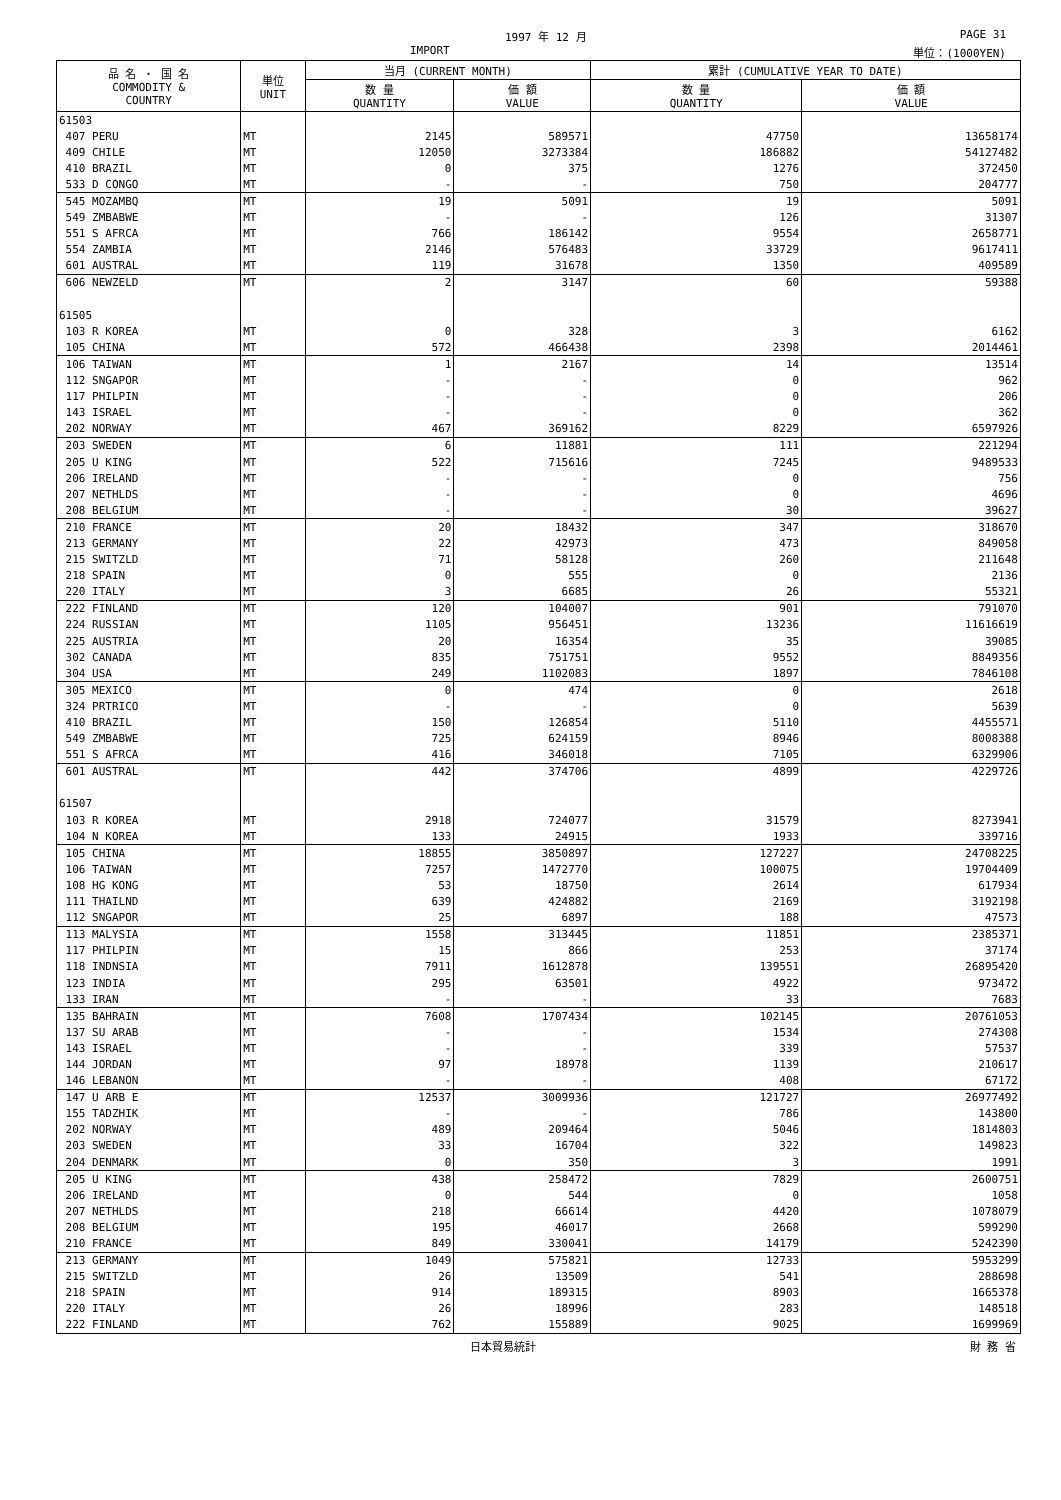1997 年 12 月
IMPORT
PAGE 31
単位：(1000YEN)
| 品 名 ・ 国 名 COMMODITY & COUNTRY | 単位 UNIT | 当月 (CURRENT MONTH) | | 累計 (CUMULATIVE YEAR TO DATE) | |
| --- | --- | --- | --- | --- | --- |
| | | 数 量 QUANTITY | 価 額 VALUE | 数 量 QUANTITY | 価 額 VALUE |
| 61503 | | | | | |
| 407 PERU | MT | 2145 | 589571 | 47750 | 13658174 |
| 409 CHILE | MT | 12050 | 3273384 | 186882 | 54127482 |
| 410 BRAZIL | MT | 0 | 375 | 1276 | 372450 |
| 533 D CONGO | MT | - | - | 750 | 204777 |
| 545 MOZAMBQ | MT | 19 | 5091 | 19 | 5091 |
| 549 ZMBABWE | MT | - | - | 126 | 31307 |
| 551 S AFRCA | MT | 766 | 186142 | 9554 | 2658771 |
| 554 ZAMBIA | MT | 2146 | 576483 | 33729 | 9617411 |
| 601 AUSTRAL | MT | 119 | 31678 | 1350 | 409589 |
| 606 NEWZELD | MT | 2 | 3147 | 60 | 59388 |
| 61505 | | | | | |
| 103 R KOREA | MT | 0 | 328 | 3 | 6162 |
| 105 CHINA | MT | 572 | 466438 | 2398 | 2014461 |
| 106 TAIWAN | MT | 1 | 2167 | 14 | 13514 |
| 112 SNGAPOR | MT | - | - | 0 | 962 |
| 117 PHILPIN | MT | - | - | 0 | 206 |
| 143 ISRAEL | MT | - | - | 0 | 362 |
| 202 NORWAY | MT | 467 | 369162 | 8229 | 6597926 |
| 203 SWEDEN | MT | 6 | 11881 | 111 | 221294 |
| 205 U KING | MT | 522 | 715616 | 7245 | 9489533 |
| 206 IRELAND | MT | - | - | 0 | 756 |
| 207 NETHLDS | MT | - | - | 0 | 4696 |
| 208 BELGIUM | MT | - | - | 30 | 39627 |
| 210 FRANCE | MT | 20 | 18432 | 347 | 318670 |
| 213 GERMANY | MT | 22 | 42973 | 473 | 849058 |
| 215 SWITZLD | MT | 71 | 58128 | 260 | 211648 |
| 218 SPAIN | MT | 0 | 555 | 0 | 2136 |
| 220 ITALY | MT | 3 | 6685 | 26 | 55321 |
| 222 FINLAND | MT | 120 | 104007 | 901 | 791070 |
| 224 RUSSIAN | MT | 1105 | 956451 | 13236 | 11616619 |
| 225 AUSTRIA | MT | 20 | 16354 | 35 | 39085 |
| 302 CANADA | MT | 835 | 751751 | 9552 | 8849356 |
| 304 USA | MT | 249 | 1102083 | 1897 | 7846108 |
| 305 MEXICO | MT | 0 | 474 | 0 | 2618 |
| 324 PRTRICO | MT | - | - | 0 | 5639 |
| 410 BRAZIL | MT | 150 | 126854 | 5110 | 4455571 |
| 549 ZMBABWE | MT | 725 | 624159 | 8946 | 8008388 |
| 551 S AFRCA | MT | 416 | 346018 | 7105 | 6329906 |
| 601 AUSTRAL | MT | 442 | 374706 | 4899 | 4229726 |
| 61507 | | | | | |
| 103 R KOREA | MT | 2918 | 724077 | 31579 | 8273941 |
| 104 N KOREA | MT | 133 | 24915 | 1933 | 339716 |
| 105 CHINA | MT | 18855 | 3850897 | 127227 | 24708225 |
| 106 TAIWAN | MT | 7257 | 1472770 | 100075 | 19704409 |
| 108 HG KONG | MT | 53 | 18750 | 2614 | 617934 |
| 111 THAILND | MT | 639 | 424882 | 2169 | 3192198 |
| 112 SNGAPOR | MT | 25 | 6897 | 188 | 47573 |
| 113 MALYSIA | MT | 1558 | 313445 | 11851 | 2385371 |
| 117 PHILPIN | MT | 15 | 866 | 253 | 37174 |
| 118 INDNSIA | MT | 7911 | 1612878 | 139551 | 26895420 |
| 123 INDIA | MT | 295 | 63501 | 4922 | 973472 |
| 133 IRAN | MT | - | - | 33 | 7683 |
| 135 BAHRAIN | MT | 7608 | 1707434 | 102145 | 20761053 |
| 137 SU ARAB | MT | - | - | 1534 | 274308 |
| 143 ISRAEL | MT | - | - | 339 | 57537 |
| 144 JORDAN | MT | 97 | 18978 | 1139 | 210617 |
| 146 LEBANON | MT | - | - | 408 | 67172 |
| 147 U ARB E | MT | 12537 | 3009936 | 121727 | 26977492 |
| 155 TADZHIK | MT | - | - | 786 | 143800 |
| 202 NORWAY | MT | 489 | 209464 | 5046 | 1814803 |
| 203 SWEDEN | MT | 33 | 16704 | 322 | 149823 |
| 204 DENMARK | MT | 0 | 350 | 3 | 1991 |
| 205 U KING | MT | 438 | 258472 | 7829 | 2600751 |
| 206 IRELAND | MT | 0 | 544 | 0 | 1058 |
| 207 NETHLDS | MT | 218 | 66614 | 4420 | 1078079 |
| 208 BELGIUM | MT | 195 | 46017 | 2668 | 599290 |
| 210 FRANCE | MT | 849 | 330041 | 14179 | 5242390 |
| 213 GERMANY | MT | 1049 | 575821 | 12733 | 5953299 |
| 215 SWITZLD | MT | 26 | 13509 | 541 | 288698 |
| 218 SPAIN | MT | 914 | 189315 | 8903 | 1665378 |
| 220 ITALY | MT | 26 | 18996 | 283 | 148518 |
| 222 FINLAND | MT | 762 | 155889 | 9025 | 1699969 |
日本貿易統計 財 務 省